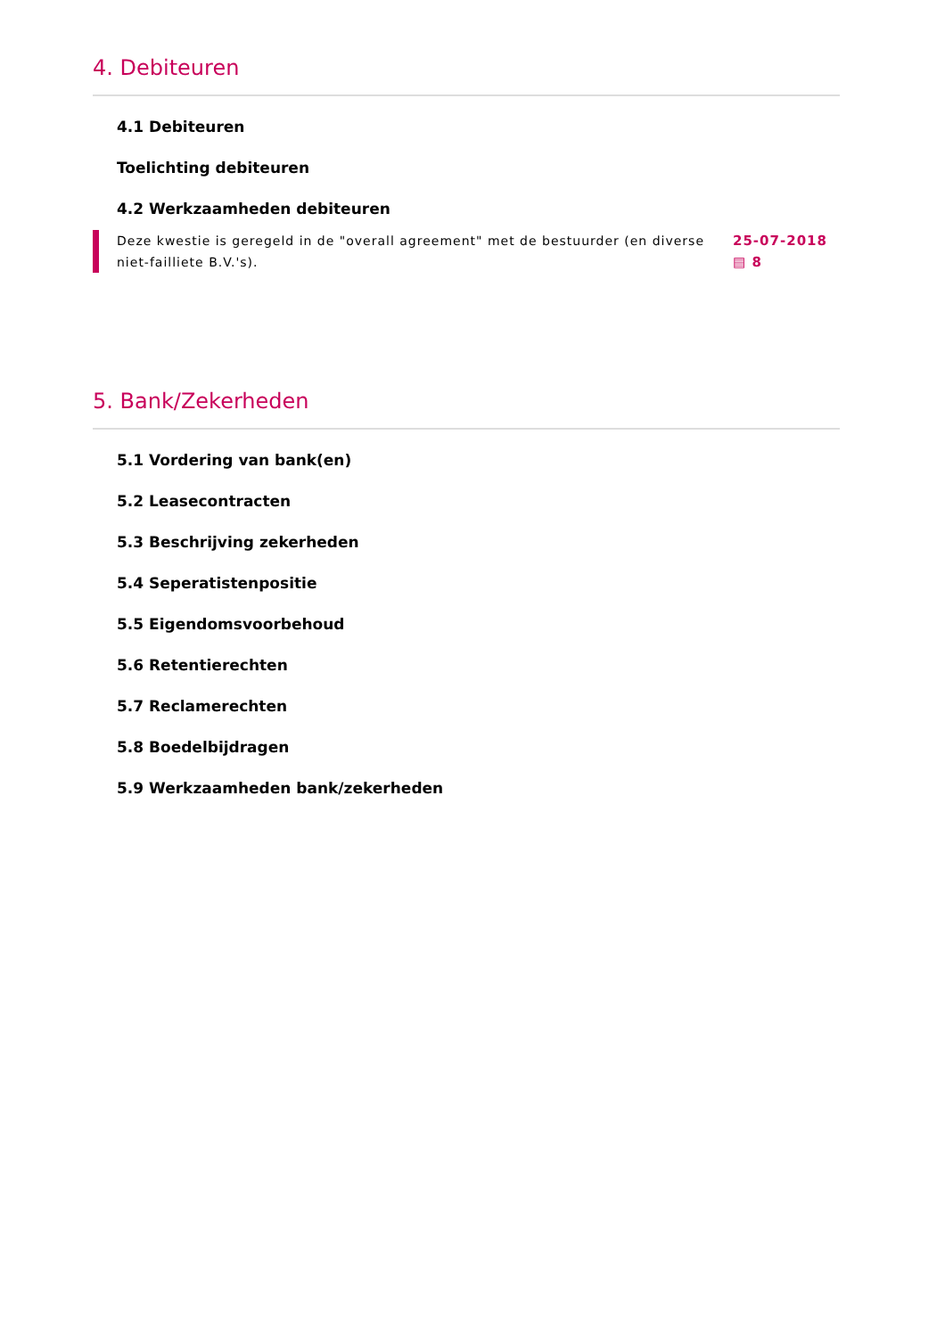4. Debiteuren
4.1 Debiteuren
Toelichting debiteuren
4.2 Werkzaamheden debiteuren
Deze kwestie is geregeld in de "overall agreement" met de bestuurder (en diverse niet-failliete B.V.'s).
25-07-2018
▤ 8
5. Bank/Zekerheden
5.1 Vordering van bank(en)
5.2 Leasecontracten
5.3 Beschrijving zekerheden
5.4 Seperatistenpositie
5.5 Eigendomsvoorbehoud
5.6 Retentierechten
5.7 Reclamerechten
5.8 Boedelbijdragen
5.9 Werkzaamheden bank/zekerheden